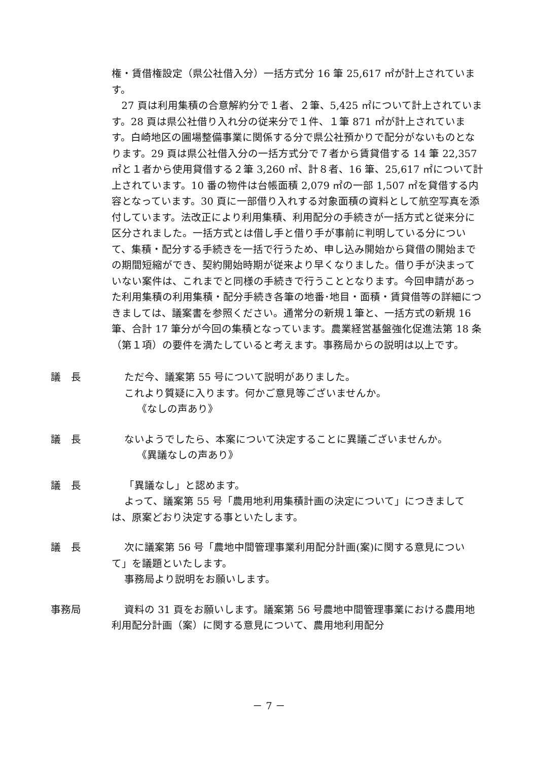権・賃借権設定（県公社借入分）一括方式分 16 筆 25,617 ㎡が計上されています。
27 頁は利用集積の合意解約分で１者、２筆、5,425 ㎡について計上されています。28 頁は県公社借り入れ分の従来分で１件、１筆 871 ㎡が計上されています。白崎地区の圃場整備事業に関係する分で県公社預かりで配分がないものとなります。29 頁は県公社借入分の一括方式分で７者から賃貸借する 14 筆 22,357 ㎡と１者から使用貸借する２筆 3,260 ㎡、計８者、16 筆、25,617 ㎡について計上されています。10 番の物件は台帳面積 2,079 ㎡の一部 1,507 ㎡を貸借する内容となっています。30 頁に一部借り入れする対象面積の資料として航空写真を添付しています。法改正により利用集積、利用配分の手続きが一括方式と従来分に区分されました。一括方式とは借し手と借り手が事前に判明している分について、集積・配分する手続きを一括で行うため、申し込み開始から貸借の開始までの期間短縮ができ、契約開始時期が従来より早くなりました。借り手が決まっていない案件は、これまでと同様の手続きで行うこととなります。今回申請があった利用集積の利用集積・配分手続き各筆の地番･地目・面積・賃貸借等の詳細につきましては、議案書を参照ください。通常分の新規１筆と、一括方式の新規 16 筆、合計 17 筆分が今回の集積となっています。農業経営基盤強化促進法第 18 条（第１項）の要件を満たしていると考えます。事務局からの説明は以上です。
議　長
ただ今、議案第 55 号について説明がありました。
これより質疑に入ります。何かご意見等ございませんか。
《なしの声あり》
議　長
ないようでしたら、本案について決定することに異議ございませんか。
《異議なしの声あり》
議　長
「異議なし」と認めます。
よって、議案第 55 号「農用地利用集積計画の決定について」につきましては、原案どおり決定する事といたします。
議　長
次に議案第 56 号「農地中間管理事業利用配分計画(案)に関する意見について」を議題といたします。
事務局より説明をお願いします。
事務局
資料の 31 頁をお願いします。議案第 56 号農地中間管理事業における農用地利用配分計画（案）に関する意見について、農用地利用配分
－ 7 －